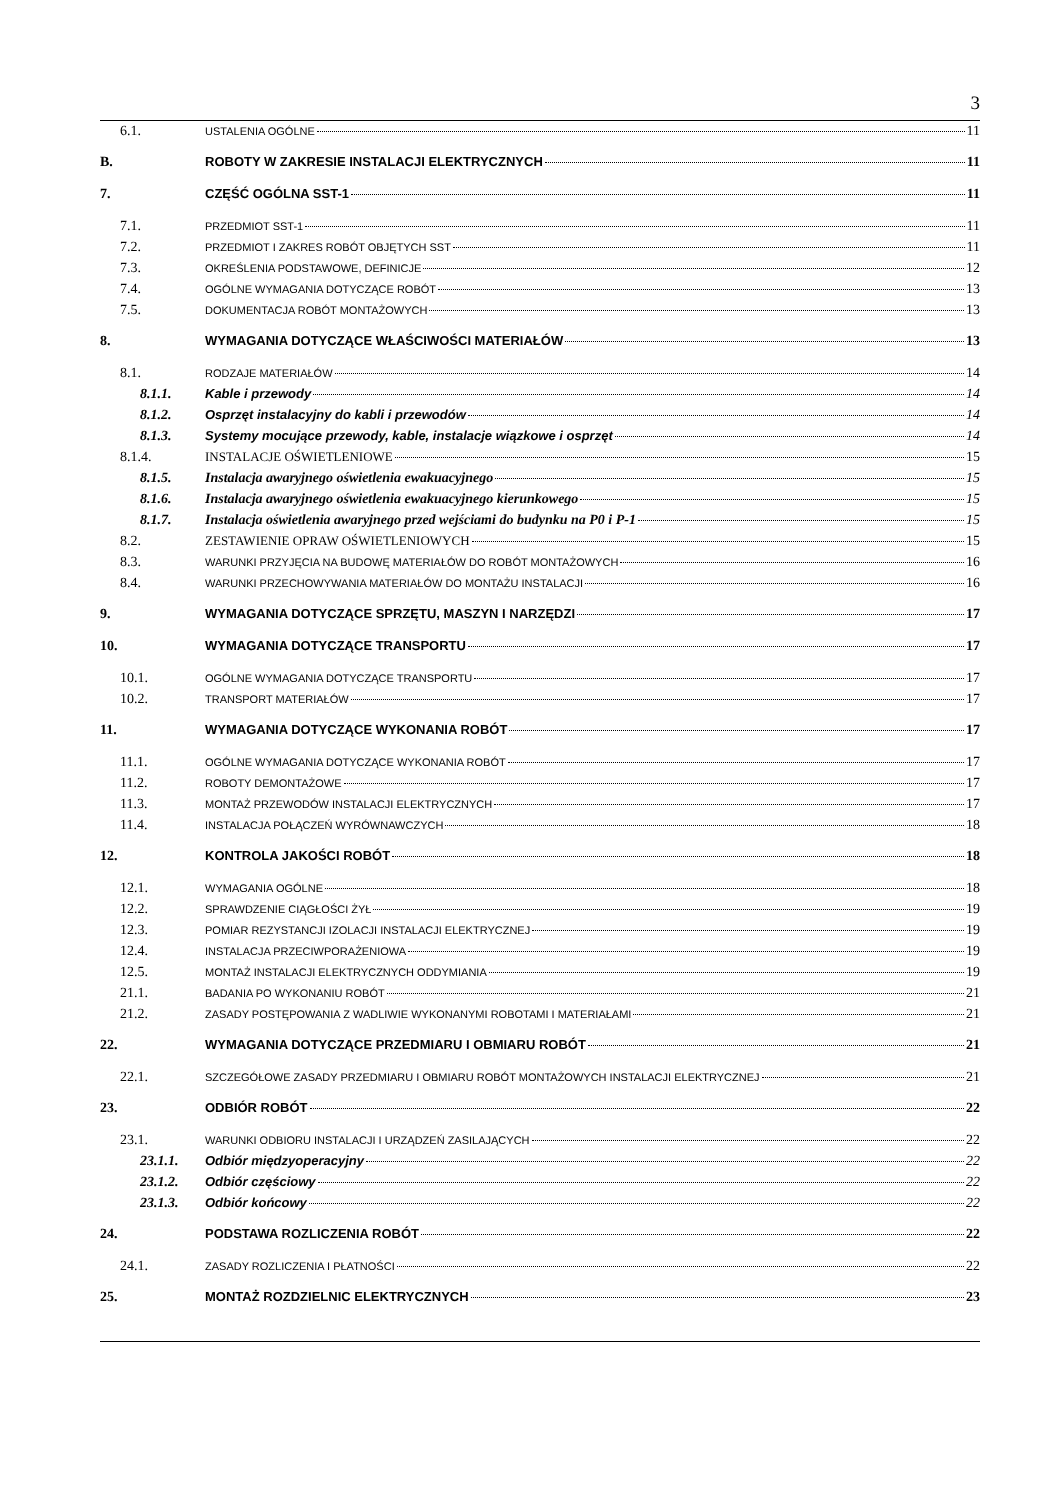3
6.1. USTALENIA OGÓLNE 11
B. ROBOTY W ZAKRESIE INSTALACJI ELEKTRYCZNYCH 11
7. CZĘŚĆ OGÓLNA SST-1 11
7.1. PRZEDMIOT SST-1 11
7.2. PRZEDMIOT I ZAKRES ROBÓT OBJĘTYCH SST 11
7.3. OKREŚLENIA PODSTAWOWE, DEFINICJE 12
7.4. OGÓLNE WYMAGANIA DOTYCZĄCE ROBÓT 13
7.5. DOKUMENTACJA ROBÓT MONTAŻOWYCH 13
8. WYMAGANIA DOTYCZĄCE WŁAŚCIWOŚCI MATERIAŁÓW 13
8.1. RODZAJE MATERIAŁÓW 14
8.1.1. Kable i przewody 14
8.1.2. Osprzęt instalacyjny do kabli i przewodów 14
8.1.3. Systemy mocujące przewody, kable, instalacje wiązkowe i osprzęt 14
8.1.4. INSTALACJE OŚWIETLENIOWE 15
8.1.5. Instalacja awaryjnego oświetlenia ewakuacyjnego 15
8.1.6. Instalacja awaryjnego oświetlenia ewakuacyjnego kierunkowego 15
8.1.7. Instalacja oświetlenia awaryjnego przed wejściami do budynku na P0 i P-1 15
8.2. ZESTAWIENIE OPRAW OŚWIETLENIOWYCH 15
8.3. WARUNKI PRZYJĘCIA NA BUDOWĘ MATERIAŁÓW DO ROBÓT MONTAŻOWYCH 16
8.4. WARUNKI PRZECHOWYWANIA MATERIAŁÓW DO MONTAŻU INSTALACJI 16
9. WYMAGANIA DOTYCZĄCE SPRZĘTU, MASZYN I NARZĘDZI 17
10. WYMAGANIA DOTYCZĄCE TRANSPORTU 17
10.1. OGÓLNE WYMAGANIA DOTYCZĄCE TRANSPORTU 17
10.2. TRANSPORT MATERIAŁÓW 17
11. WYMAGANIA DOTYCZĄCE WYKONANIA ROBÓT 17
11.1. OGÓLNE WYMAGANIA DOTYCZĄCE WYKONANIA ROBÓT 17
11.2. ROBOTY DEMONTAŻOWE 17
11.3. MONTAŻ PRZEWODÓW INSTALACJI ELEKTRYCZNYCH 17
11.4. INSTALACJA POŁĄCZEŃ WYRÓWNAWCZYCH 18
12. KONTROLA JAKOŚCI ROBÓT 18
12.1. WYMAGANIA OGÓLNE 18
12.2. SPRAWDZENIE CIĄGŁOŚCI ŻYŁ 19
12.3. POMIAR REZYSTANCJI IZOLACJI INSTALACJI ELEKTRYCZNEJ 19
12.4. INSTALACJA PRZECIWPORAŻENIOWA 19
12.5. MONTAŻ INSTALACJI ELEKTRYCZNYCH ODDYMIANIA 19
21.1. BADANIA PO WYKONANIU ROBÓT 21
21.2. ZASADY POSTĘPOWANIA Z WADLIWIE WYKONANYMI ROBOTAMI I MATERIAŁAMI 21
22. WYMAGANIA DOTYCZĄCE PRZEDMIARU I OBMIARU ROBÓT 21
22.1. SZCZEGÓŁOWE ZASADY PRZEDMIARU I OBMIARU ROBÓT MONTAŻOWYCH INSTALACJI ELEKTRYCZNEJ 21
23. ODBIÓR ROBÓT 22
23.1. WARUNKI ODBIORU INSTALACJI I URZĄDZEŃ ZASILAJĄCYCH 22
23.1.1. Odbiór międzyoperacyjny 22
23.1.2. Odbiór częściowy 22
23.1.3. Odbiór końcowy 22
24. PODSTAWA ROZLICZENIA ROBÓT 22
24.1. ZASADY ROZLICZENIA I PŁATNOŚCI 22
25. MONTAŻ ROZDZIELNIC ELEKTRYCZNYCH 23